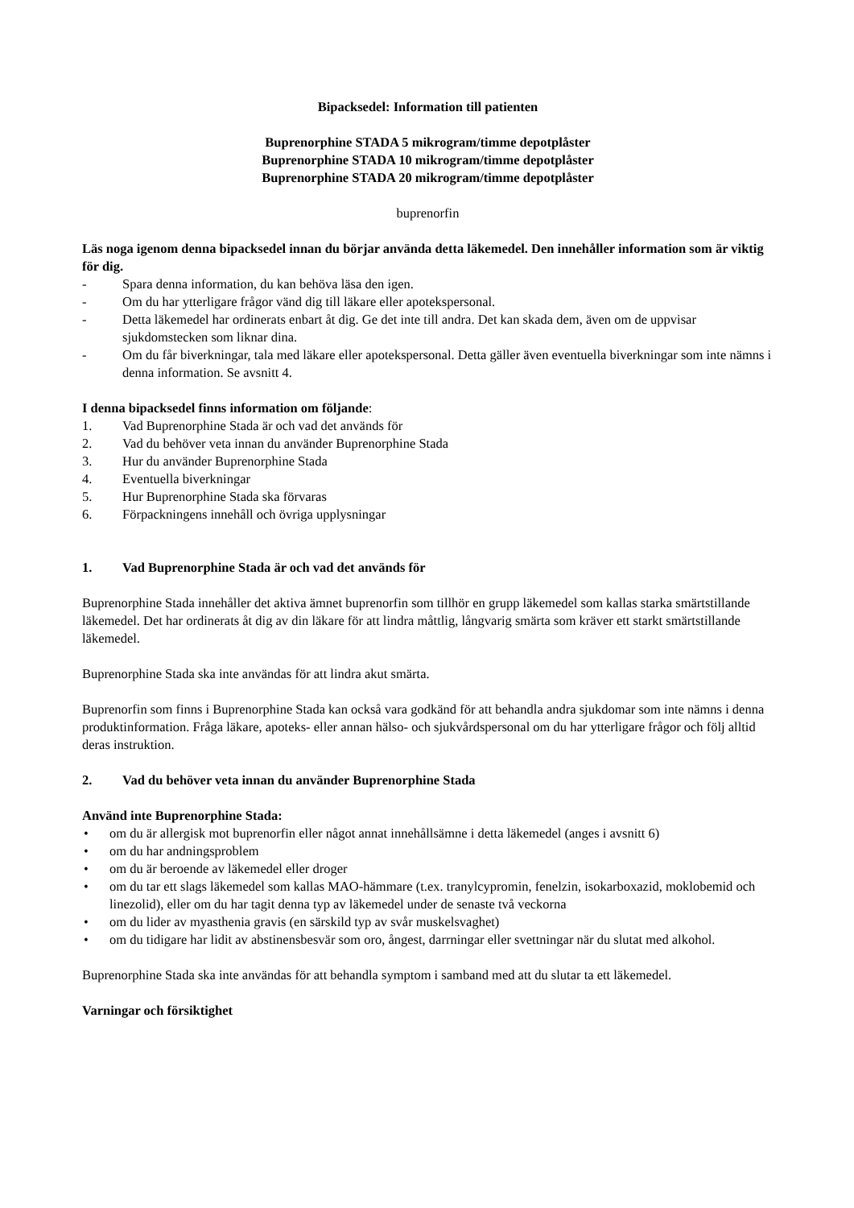Bipacksedel: Information till patienten
Buprenorphine STADA 5 mikrogram/timme depotplåster
Buprenorphine STADA 10 mikrogram/timme depotplåster
Buprenorphine STADA 20 mikrogram/timme depotplåster
buprenorfin
Läs noga igenom denna bipacksedel innan du börjar använda detta läkemedel. Den innehåller information som är viktig för dig.
- Spara denna information, du kan behöva läsa den igen.
- Om du har ytterligare frågor vänd dig till läkare eller apotekspersonal.
- Detta läkemedel har ordinerats enbart åt dig. Ge det inte till andra. Det kan skada dem, även om de uppvisar sjukdomstecken som liknar dina.
- Om du får biverkningar, tala med läkare eller apotekspersonal. Detta gäller även eventuella biverkningar som inte nämns i denna information. Se avsnitt 4.
I denna bipacksedel finns information om följande:
1. Vad Buprenorphine Stada är och vad det används för
2. Vad du behöver veta innan du använder Buprenorphine Stada
3. Hur du använder Buprenorphine Stada
4. Eventuella biverkningar
5. Hur Buprenorphine Stada ska förvaras
6. Förpackningens innehåll och övriga upplysningar
1. Vad Buprenorphine Stada är och vad det används för
Buprenorphine Stada innehåller det aktiva ämnet buprenorfin som tillhör en grupp läkemedel som kallas starka smärtstillande läkemedel. Det har ordinerats åt dig av din läkare för att lindra måttlig, långvarig smärta som kräver ett starkt smärtstillande läkemedel.
Buprenorphine Stada ska inte användas för att lindra akut smärta.
Buprenorfin som finns i Buprenorphine Stada kan också vara godkänd för att behandla andra sjukdomar som inte nämns i denna produktinformation. Fråga läkare, apoteks- eller annan hälso- och sjukvårdspersonal om du har ytterligare frågor och följ alltid deras instruktion.
2. Vad du behöver veta innan du använder Buprenorphine Stada
Använd inte Buprenorphine Stada:
• om du är allergisk mot buprenorfin eller något annat innehållsämne i detta läkemedel (anges i avsnitt 6)
• om du har andningsproblem
• om du är beroende av läkemedel eller droger
• om du tar ett slags läkemedel som kallas MAO-hämmare (t.ex. tranylcypromin, fenelzin, isokarboxazid, moklobemid och linezolid), eller om du har tagit denna typ av läkemedel under de senaste två veckorna
• om du lider av myasthenia gravis (en särskild typ av svår muskelsvaghet)
• om du tidigare har lidit av abstinensbesvär som oro, ångest, darrningar eller svettningar när du slutat med alkohol.
Buprenorphine Stada ska inte användas för att behandla symptom i samband med att du slutar ta ett läkemedel.
Varningar och försiktighet